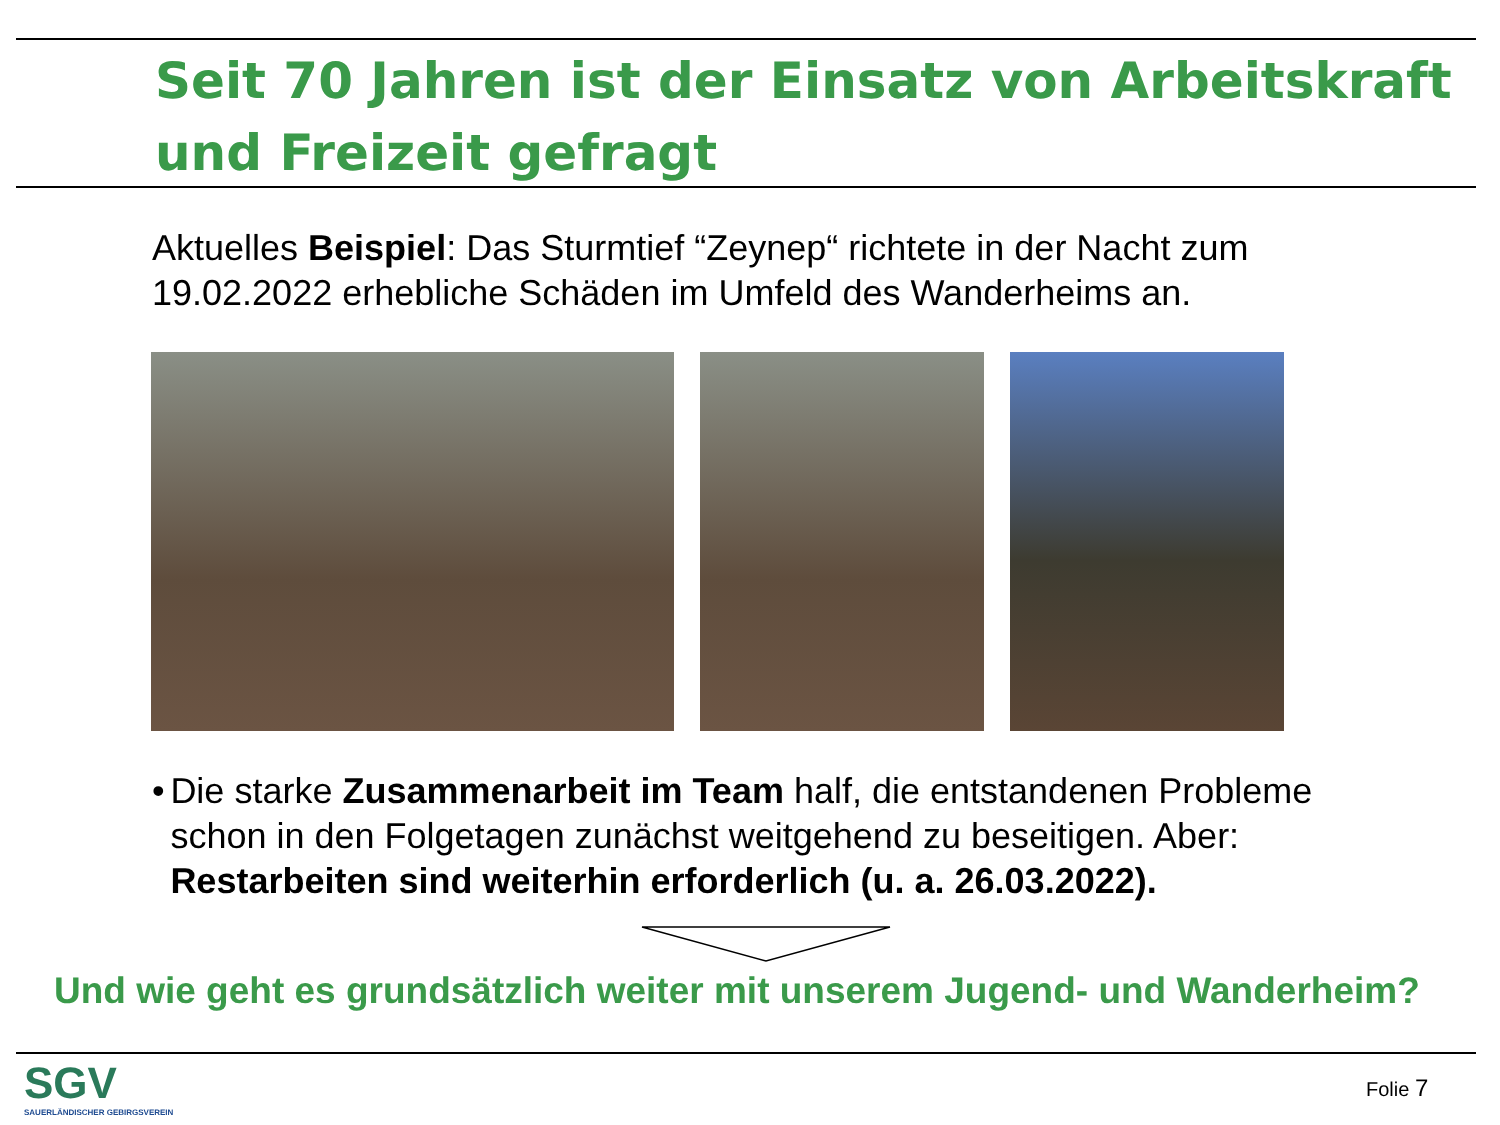Seit 70 Jahren ist der Einsatz von Arbeitskraft und Freizeit gefragt
Aktuelles Beispiel: Das Sturmtief “Zeynep“ richtete in der Nacht zum 19.02.2022 erhebliche Schäden im Umfeld des Wanderheims an.
• Die starke Zusammenarbeit im Team half, die entstandenen Probleme schon in den Folgetagen zunächst weitgehend zu beseitigen. Aber: Restarbeiten sind weiterhin erforderlich (u. a. 26.03.2022).
Und wie geht es grundsätzlich weiter mit unserem Jugend- und Wanderheim?
SGV
SAUERLÄNDISCHER GEBIRGSVEREIN
Folie 7